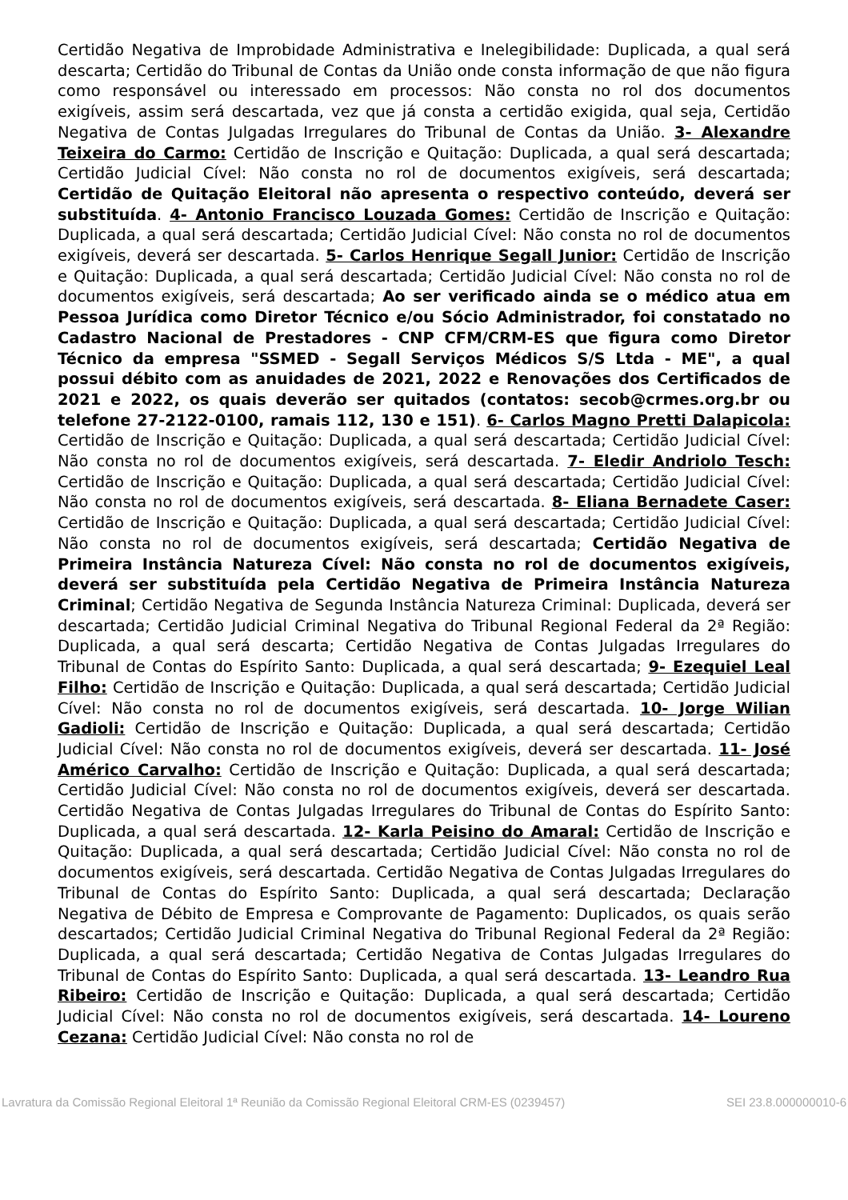Certidão Negativa de Improbidade Administrativa e Inelegibilidade: Duplicada, a qual será descarta; Certidão do Tribunal de Contas da União onde consta informação de que não figura como responsável ou interessado em processos: Não consta no rol dos documentos exigíveis, assim será descartada, vez que já consta a certidão exigida, qual seja, Certidão Negativa de Contas Julgadas Irregulares do Tribunal de Contas da União. 3- Alexandre Teixeira do Carmo: Certidão de Inscrição e Quitação: Duplicada, a qual será descartada; Certidão Judicial Cível: Não consta no rol de documentos exigíveis, será descartada; Certidão de Quitação Eleitoral não apresenta o respectivo conteúdo, deverá ser substituída. 4- Antonio Francisco Louzada Gomes: Certidão de Inscrição e Quitação: Duplicada, a qual será descartada; Certidão Judicial Cível: Não consta no rol de documentos exigíveis, deverá ser descartada. 5- Carlos Henrique Segall Junior: Certidão de Inscrição e Quitação: Duplicada, a qual será descartada; Certidão Judicial Cível: Não consta no rol de documentos exigíveis, será descartada; Ao ser verificado ainda se o médico atua em Pessoa Jurídica como Diretor Técnico e/ou Sócio Administrador, foi constatado no Cadastro Nacional de Prestadores - CNP CFM/CRM-ES que figura como Diretor Técnico da empresa "SSMED - Segall Serviços Médicos S/S Ltda - ME", a qual possui débito com as anuidades de 2021, 2022 e Renovações dos Certificados de 2021 e 2022, os quais deverão ser quitados (contatos: secob@crmes.org.br ou telefone 27-2122-0100, ramais 112, 130 e 151). 6- Carlos Magno Pretti Dalapicola: Certidão de Inscrição e Quitação: Duplicada, a qual será descartada; Certidão Judicial Cível: Não consta no rol de documentos exigíveis, será descartada. 7- Eledir Andriolo Tesch: Certidão de Inscrição e Quitação: Duplicada, a qual será descartada; Certidão Judicial Cível: Não consta no rol de documentos exigíveis, será descartada. 8- Eliana Bernadete Caser: Certidão de Inscrição e Quitação: Duplicada, a qual será descartada; Certidão Judicial Cível: Não consta no rol de documentos exigíveis, será descartada; Certidão Negativa de Primeira Instância Natureza Cível: Não consta no rol de documentos exigíveis, deverá ser substituída pela Certidão Negativa de Primeira Instância Natureza Criminal; Certidão Negativa de Segunda Instância Natureza Criminal: Duplicada, deverá ser descartada; Certidão Judicial Criminal Negativa do Tribunal Regional Federal da 2ª Região: Duplicada, a qual será descarta; Certidão Negativa de Contas Julgadas Irregulares do Tribunal de Contas do Espírito Santo: Duplicada, a qual será descartada; 9- Ezequiel Leal Filho: Certidão de Inscrição e Quitação: Duplicada, a qual será descartada; Certidão Judicial Cível: Não consta no rol de documentos exigíveis, será descartada. 10- Jorge Wilian Gadioli: Certidão de Inscrição e Quitação: Duplicada, a qual será descartada; Certidão Judicial Cível: Não consta no rol de documentos exigíveis, deverá ser descartada. 11- José Américo Carvalho: Certidão de Inscrição e Quitação: Duplicada, a qual será descartada; Certidão Judicial Cível: Não consta no rol de documentos exigíveis, deverá ser descartada. Certidão Negativa de Contas Julgadas Irregulares do Tribunal de Contas do Espírito Santo: Duplicada, a qual será descartada. 12- Karla Peisino do Amaral: Certidão de Inscrição e Quitação: Duplicada, a qual será descartada; Certidão Judicial Cível: Não consta no rol de documentos exigíveis, será descartada. Certidão Negativa de Contas Julgadas Irregulares do Tribunal de Contas do Espírito Santo: Duplicada, a qual será descartada; Declaração Negativa de Débito de Empresa e Comprovante de Pagamento: Duplicados, os quais serão descartados; Certidão Judicial Criminal Negativa do Tribunal Regional Federal da 2ª Região: Duplicada, a qual será descartada; Certidão Negativa de Contas Julgadas Irregulares do Tribunal de Contas do Espírito Santo: Duplicada, a qual será descartada. 13- Leandro Rua Ribeiro: Certidão de Inscrição e Quitação: Duplicada, a qual será descartada; Certidão Judicial Cível: Não consta no rol de documentos exigíveis, será descartada. 14- Loureno Cezana: Certidão Judicial Cível: Não consta no rol de
Lavratura da Comissão Regional Eleitoral 1ª Reunião da Comissão Regional Eleitoral CRM-ES (0239457) SEI 23.8.000000010-6